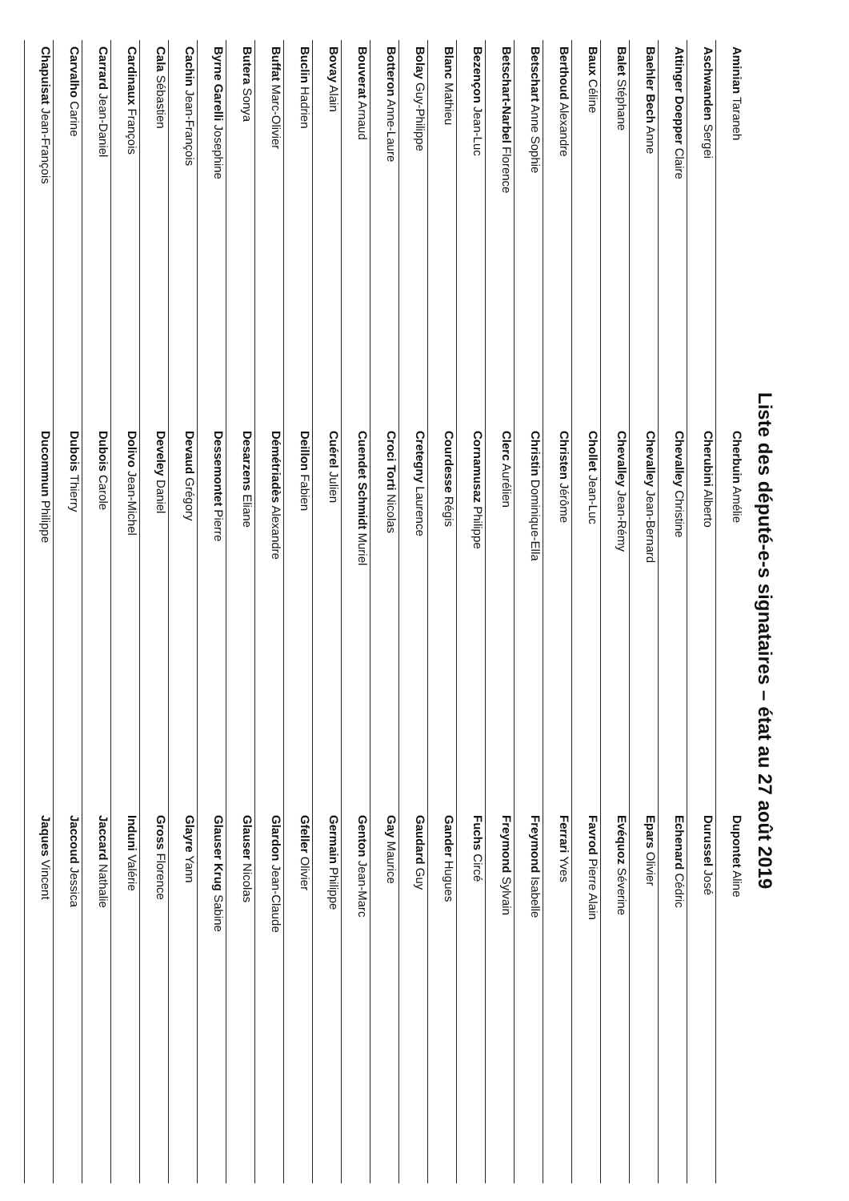Liste des député-e-s signataires – état au 27 août 2019
| Aminian Taraneh | Cherbuin Amélie | Dupontet Aline |
| Aschwanden Sergei | Cherubini Alberto | Durussel José |
| Attinger Doepper Claire | Chevalley Christine | Echenard Cédric |
| Baehler Bech Anne | Chevalley Jean-Bernard | Epars Olivier |
| Balet Stéphane | Chevalley Jean-Rémy | Evéquoz Séverine |
| Baux Céline | Chollet Jean-Luc | Favrod Pierre Alain |
| Berthoud Alexandre | Christen Jérôme | Ferrari Yves |
| Betschart Anne Sophie | Christin Dominique-Ella | Freymond Isabelle |
| Betschart-Narbel Florence | Clerc Aurélien | Freymond Sylvain |
| Bezençon Jean-Luc | Cornamusaz Philippe | Fuchs Circé |
| Blanc Mathieu | Courdesse Régis | Gander Hugues |
| Bolay Guy-Philippe | Cretegny Laurence | Gaudard Guy |
| Botteron Anne-Laure | Croci Torti Nicolas | Gay Maurice |
| Bouverat Arnaud | Cuendet Schmidt Muriel | Genton Jean-Marc |
| Bovay Alain | Cuérel Julien | Germain Philippe |
| Buclin Hadrien | Deillon Fabien | Gfeller Olivier |
| Buffat Marc-Olivier | Démétriadès Alexandre | Glardon Jean-Claude |
| Butera Sonya | Desarzens Eliane | Glauser Nicolas |
| Byrne Garelli Josephine | Dessemontet Pierre | Glauser Krug Sabine |
| Cachin Jean-François | Devaud Grégory | Glayre Yann |
| Cala Sébastien | Develey Daniel | Gross Florence |
| Cardinaux François | Dolivo Jean-Michel | Induni Valérie |
| Carrard Jean-Daniel | Dubois Carole | Jaccard Nathalie |
| Carvalho Carine | Dubois Thierry | Jaccoud Jessica |
| Chapuisat Jean-François | Ducommun Philippe | Jaques Vincent |